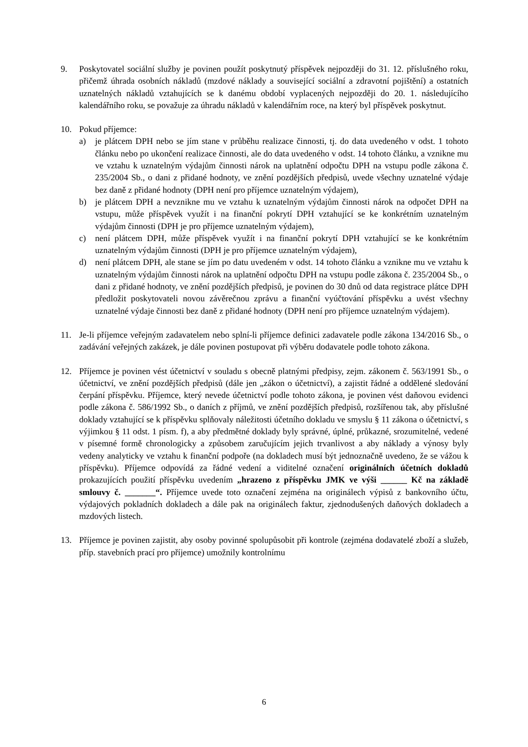9. Poskytovatel sociální služby je povinen použít poskytnutý příspěvek nejpozději do 31. 12. příslušného roku, přičemž úhrada osobních nákladů (mzdové náklady a související sociální a zdravotní pojištění) a ostatních uznatelných nákladů vztahujících se k danému období vyplacených nejpozději do 20. 1. následujícího kalendářního roku, se považuje za úhradu nákladů v kalendářním roce, na který byl příspěvek poskytnut.
10. Pokud příjemce:
a) je plátcem DPH nebo se jím stane v průběhu realizace činnosti, tj. do data uvedeného v odst. 1 tohoto článku nebo po ukončení realizace činnosti, ale do data uvedeného v odst. 14 tohoto článku, a vznikne mu ve vztahu k uznatelným výdajům činnosti nárok na uplatnění odpočtu DPH na vstupu podle zákona č. 235/2004 Sb., o dani z přidané hodnoty, ve znění pozdějších předpisů, uvede všechny uznatelné výdaje bez daně z přidané hodnoty (DPH není pro příjemce uznatelným výdajem),
b) je plátcem DPH a nevznikne mu ve vztahu k uznatelným výdajům činnosti nárok na odpočet DPH na vstupu, může příspěvek využít i na finanční pokrytí DPH vztahující se ke konkrétním uznatelným výdajům činnosti (DPH je pro příjemce uznatelným výdajem),
c) není plátcem DPH, může příspěvek využít i na finanční pokrytí DPH vztahující se ke konkrétním uznatelným výdajům činnosti (DPH je pro příjemce uznatelným výdajem),
d) není plátcem DPH, ale stane se jím po datu uvedeném v odst. 14 tohoto článku a vznikne mu ve vztahu k uznatelným výdajům činnosti nárok na uplatnění odpočtu DPH na vstupu podle zákona č. 235/2004 Sb., o dani z přidané hodnoty, ve znění pozdějších předpisů, je povinen do 30 dnů od data registrace plátce DPH předložit poskytovateli novou závěrečnou zprávu a finanční vyúčtování příspěvku a uvést všechny uznatelné výdaje činnosti bez daně z přidané hodnoty (DPH není pro příjemce uznatelným výdajem).
11. Je-li příjemce veřejným zadavatelem nebo splní-li příjemce definici zadavatele podle zákona 134/2016 Sb., o zadávání veřejných zakázek, je dále povinen postupovat při výběru dodavatele podle tohoto zákona.
12. Příjemce je povinen vést účetnictví v souladu s obecně platnými předpisy, zejm. zákonem č. 563/1991 Sb., o účetnictví, ve znění pozdějších předpisů (dále jen „zákon o účetnictví), a zajistit řádné a oddělené sledování čerpání příspěvku. Příjemce, který nevede účetnictví podle tohoto zákona, je povinen vést daňovou evidenci podle zákona č. 586/1992 Sb., o daních z příjmů, ve znění pozdějších předpisů, rozšířenou tak, aby příslušné doklady vztahující se k příspěvku splňovaly náležitosti účetního dokladu ve smyslu § 11 zákona o účetnictví, s výjimkou § 11 odst. 1 písm. f), a aby předmětné doklady byly správné, úplné, průkazné, srozumitelné, vedené v písemné formě chronologicky a způsobem zaručujícím jejich trvanlivost a aby náklady a výnosy byly vedeny analyticky ve vztahu k finanční podpoře (na dokladech musí být jednoznačně uvedeno, že se vážou k příspěvku). Příjemce odpovídá za řádné vedení a viditelné označení originálních účetních dokladů prokazujících použití příspěvku uvedením „hrazeno z příspěvku JMK ve výši ______ Kč na základě smlouvy č. _______“. Příjemce uvede toto označení zejména na originálech výpisů z bankovního účtu, výdajových pokladních dokladech a dále pak na originálech faktur, zjednodušených daňových dokladech a mzdových listech.
13. Příjemce je povinen zajistit, aby osoby povinné spolupůsobit při kontrole (zejména dodavatelé zboží a služeb, příp. stavebních prací pro příjemce) umožnily kontrolnímu
6